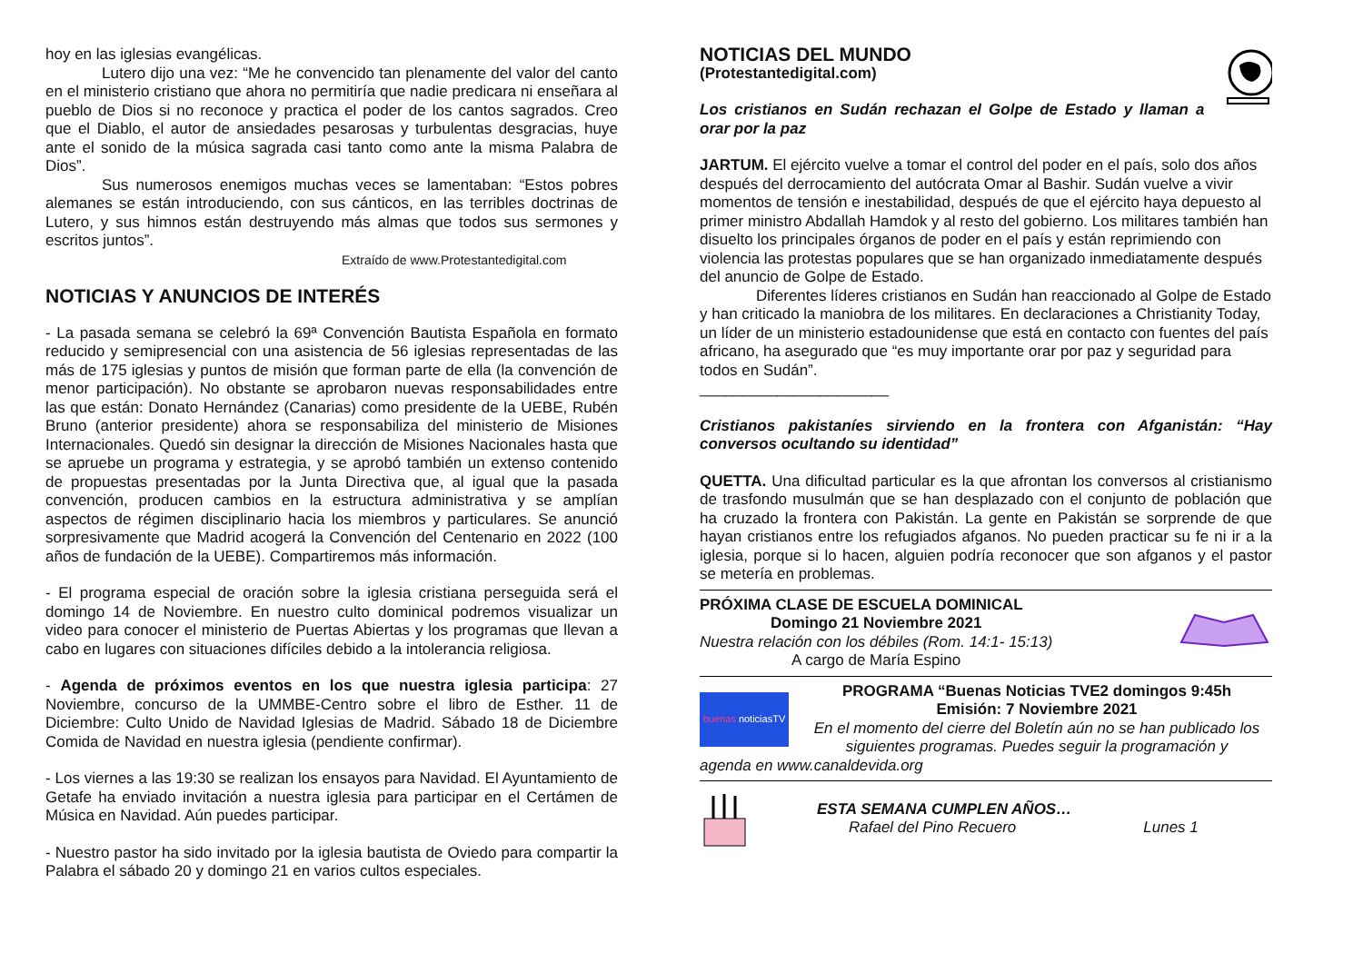hoy en las iglesias evangélicas.
Lutero dijo una vez: “Me he convencido tan plenamente del valor del canto en el ministerio cristiano que ahora no permitiría que nadie predicara ni enseñara al pueblo de Dios si no reconoce y practica el poder de los cantos sagrados. Creo que el Diablo, el autor de ansiedades pesarosas y turbulentas desgracias, huye ante el sonido de la música sagrada casi tanto como ante la misma Palabra de Dios”.
Sus numerosos enemigos muchas veces se lamentaban: “Estos pobres alemanes se están introduciendo, con sus cánticos, en las terribles doctrinas de Lutero, y sus himnos están destruyendo más almas que todos sus sermones y escritos juntos”.
Extraído de www.Protestantedigital.com
NOTICIAS Y ANUNCIOS DE INTERÉS
- La pasada semana se celebró la 69ª Convención Bautista Española en formato reducido y semipresencial con una asistencia de 56 iglesias representadas de las más de 175 iglesias y puntos de misión que forman parte de ella (la convención de menor participación). No obstante se aprobaron nuevas responsabilidades entre las que están: Donato Hernández (Canarias) como presidente de la UEBE, Rubén Bruno (anterior presidente) ahora se responsabiliza del ministerio de Misiones Internacionales. Quedó sin designar la dirección de Misiones Nacionales hasta que se apruebe un programa y estrategia, y se aprobó también un extenso contenido de propuestas presentadas por la Junta Directiva que, al igual que la pasada convención, producen cambios en la estructura administrativa y se amplían aspectos de régimen disciplinario hacia los miembros y particulares. Se anunció sorpresivamente que Madrid acogerá la Convención del Centenario en 2022 (100 años de fundación de la UEBE). Compartiremos más información.
- El programa especial de oración sobre la iglesia cristiana perseguida será el domingo 14 de Noviembre. En nuestro culto dominical podremos visualizar un video para conocer el ministerio de Puertas Abiertas y los programas que llevan a cabo en lugares con situaciones difíciles debido a la intolerancia religiosa.
- Agenda de próximos eventos en los que nuestra iglesia participa: 27 Noviembre, concurso de la UMMBE-Centro sobre el libro de Esther. 11 de Diciembre: Culto Unido de Navidad Iglesias de Madrid. Sábado 18 de Diciembre Comida de Navidad en nuestra iglesia (pendiente confirmar).
- Los viernes a las 19:30 se realizan los ensayos para Navidad. El Ayuntamiento de Getafe ha enviado invitación a nuestra iglesia para participar en el Certámen de Música en Navidad. Aún puedes participar.
- Nuestro pastor ha sido invitado por la iglesia bautista de Oviedo para compartir la Palabra el sábado 20 y domingo 21 en varios cultos especiales.
NOTICIAS DEL MUNDO
(Protestantedigital.com)
Los cristianos en Sudán rechazan el Golpe de Estado y llaman a orar por la paz
JARTUM. El ejército vuelve a tomar el control del poder en el país, solo dos años después del derrocamiento del autócrata Omar al Bashir. Sudán vuelve a vivir momentos de tensión e inestabilidad, después de que el ejército haya depuesto al primer ministro Abdallah Hamdok y al resto del gobierno. Los militares también han disuelto los principales órganos de poder en el país y están reprimiendo con violencia las protestas populares que se han organizado inmediatamente después del anuncio de Golpe de Estado.
Diferentes líderes cristianos en Sudán han reaccionado al Golpe de Estado y han criticado la maniobra de los militares. En declaraciones a Christianity Today, un líder de un ministerio estadounidense que está en contacto con fuentes del país africano, ha asegurado que “es muy importante orar por paz y seguridad para todos en Sudán”.
______________________
Cristianos pakistaníes sirviendo en la frontera con Afganistán: “Hay conversos ocultando su identidad”
QUETTA. Una dificultad particular es la que afrontan los conversos al cristianismo de trasfondo musulmán que se han desplazado con el conjunto de población que ha cruzado la frontera con Pakistán. La gente en Pakistán se sorprende de que hayan cristianos entre los refugiados afganos. No pueden practicar su fe ni ir a la iglesia, porque si lo hacen, alguien podría reconocer que son afganos y el pastor se metería en problemas.
PRÓXIMA CLASE DE ESCUELA DOMINICAL
Domingo 21 Noviembre 2021
Nuestra relación con los débiles (Rom. 14:1- 15:13)
A cargo de María Espino
buenas noticiasTV
PROGRAMA “Buenas Noticias TVE2 domingos 9:45h
Emisión: 7 Noviembre 2021
En el momento del cierre del Boletín aún no se han publicado los siguientes programas. Puedes seguir la programación y
agenda en www.canaldevida.org
ESTA SEMANA CUMPLEN AÑOS…
Rafael del Pino Recuero Lunes 1